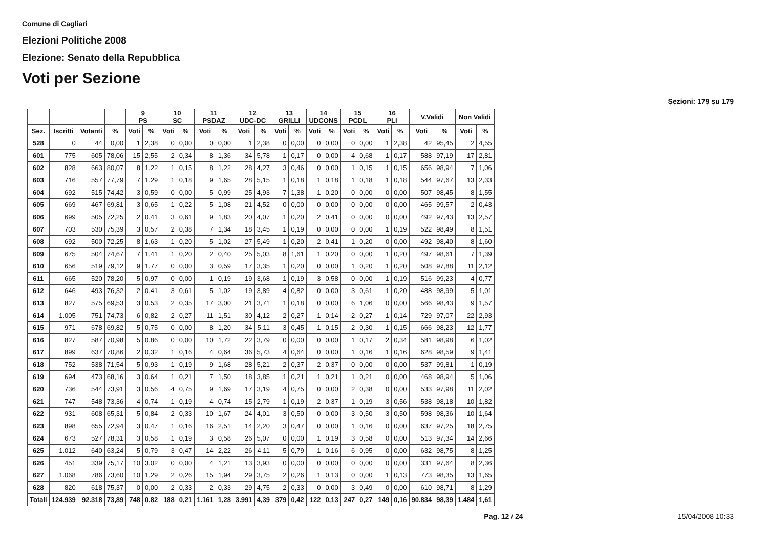Comune di Cagliari
Elezioni Politiche 2008
Elezione: Senato della Repubblica
Voti per Sezione
Sezioni: 179 su 179
| | | | | 9 PS | | 10 SC | | 11 PSDAZ | | 12 UDC-DC | | 13 GRILLI | | 14 UDCONS | | 15 PCDL | | 16 PLI | | V.Validi | | Non Validi | |
| --- | --- | --- | --- | --- | --- | --- | --- | --- | --- | --- | --- | --- | --- | --- | --- | --- | --- | --- | --- | --- | --- | --- | --- |
| Sez. | Iscritti | Votanti | % | Voti | % | Voti | % | Voti | % | Voti | % | Voti | % | Voti | % | Voti | % | Voti | % | Voti | % | Voti | % |
| 528 | 0 | 44 | 0,00 | 1 | 2,38 | 0 | 0,00 | 0 | 0,00 | 1 | 2,38 | 0 | 0,00 | 0 | 0,00 | 0 | 0,00 | 1 | 2,38 | 42 | 95,45 | 2 | 4,55 |
| 601 | 775 | 605 | 78,06 | 15 | 2,55 | 2 | 0,34 | 8 | 1,36 | 34 | 5,78 | 1 | 0,17 | 0 | 0,00 | 4 | 0,68 | 1 | 0,17 | 588 | 97,19 | 17 | 2,81 |
| 602 | 828 | 663 | 80,07 | 8 | 1,22 | 1 | 0,15 | 8 | 1,22 | 28 | 4,27 | 3 | 0,46 | 0 | 0,00 | 1 | 0,15 | 1 | 0,15 | 656 | 98,94 | 7 | 1,06 |
| 603 | 716 | 557 | 77,79 | 7 | 1,29 | 1 | 0,18 | 9 | 1,65 | 28 | 5,15 | 1 | 0,18 | 1 | 0,18 | 1 | 0,18 | 1 | 0,18 | 544 | 97,67 | 13 | 2,33 |
| 604 | 692 | 515 | 74,42 | 3 | 0,59 | 0 | 0,00 | 5 | 0,99 | 25 | 4,93 | 7 | 1,38 | 1 | 0,20 | 0 | 0,00 | 0 | 0,00 | 507 | 98,45 | 8 | 1,55 |
| 605 | 669 | 467 | 69,81 | 3 | 0,65 | 1 | 0,22 | 5 | 1,08 | 21 | 4,52 | 0 | 0,00 | 0 | 0,00 | 0 | 0,00 | 0 | 0,00 | 465 | 99,57 | 2 | 0,43 |
| 606 | 699 | 505 | 72,25 | 2 | 0,41 | 3 | 0,61 | 9 | 1,83 | 20 | 4,07 | 1 | 0,20 | 2 | 0,41 | 0 | 0,00 | 0 | 0,00 | 492 | 97,43 | 13 | 2,57 |
| 607 | 703 | 530 | 75,39 | 3 | 0,57 | 2 | 0,38 | 7 | 1,34 | 18 | 3,45 | 1 | 0,19 | 0 | 0,00 | 0 | 0,00 | 1 | 0,19 | 522 | 98,49 | 8 | 1,51 |
| 608 | 692 | 500 | 72,25 | 8 | 1,63 | 1 | 0,20 | 5 | 1,02 | 27 | 5,49 | 1 | 0,20 | 2 | 0,41 | 1 | 0,20 | 0 | 0,00 | 492 | 98,40 | 8 | 1,60 |
| 609 | 675 | 504 | 74,67 | 7 | 1,41 | 1 | 0,20 | 2 | 0,40 | 25 | 5,03 | 8 | 1,61 | 1 | 0,20 | 0 | 0,00 | 1 | 0,20 | 497 | 98,61 | 7 | 1,39 |
| 610 | 656 | 519 | 79,12 | 9 | 1,77 | 0 | 0,00 | 3 | 0,59 | 17 | 3,35 | 1 | 0,20 | 0 | 0,00 | 1 | 0,20 | 1 | 0,20 | 508 | 97,88 | 11 | 2,12 |
| 611 | 665 | 520 | 78,20 | 5 | 0,97 | 0 | 0,00 | 1 | 0,19 | 19 | 3,68 | 1 | 0,19 | 3 | 0,58 | 0 | 0,00 | 1 | 0,19 | 516 | 99,23 | 4 | 0,77 |
| 612 | 646 | 493 | 76,32 | 2 | 0,41 | 3 | 0,61 | 5 | 1,02 | 19 | 3,89 | 4 | 0,82 | 0 | 0,00 | 3 | 0,61 | 1 | 0,20 | 488 | 98,99 | 5 | 1,01 |
| 613 | 827 | 575 | 69,53 | 3 | 0,53 | 2 | 0,35 | 17 | 3,00 | 21 | 3,71 | 1 | 0,18 | 0 | 0,00 | 6 | 1,06 | 0 | 0,00 | 566 | 98,43 | 9 | 1,57 |
| 614 | 1.005 | 751 | 74,73 | 6 | 0,82 | 2 | 0,27 | 11 | 1,51 | 30 | 4,12 | 2 | 0,27 | 1 | 0,14 | 2 | 0,27 | 1 | 0,14 | 729 | 97,07 | 22 | 2,93 |
| 615 | 971 | 678 | 69,82 | 5 | 0,75 | 0 | 0,00 | 8 | 1,20 | 34 | 5,11 | 3 | 0,45 | 1 | 0,15 | 2 | 0,30 | 1 | 0,15 | 666 | 98,23 | 12 | 1,77 |
| 616 | 827 | 587 | 70,98 | 5 | 0,86 | 0 | 0,00 | 10 | 1,72 | 22 | 3,79 | 0 | 0,00 | 0 | 0,00 | 1 | 0,17 | 2 | 0,34 | 581 | 98,98 | 6 | 1,02 |
| 617 | 899 | 637 | 70,86 | 2 | 0,32 | 1 | 0,16 | 4 | 0,64 | 36 | 5,73 | 4 | 0,64 | 0 | 0,00 | 1 | 0,16 | 1 | 0,16 | 628 | 98,59 | 9 | 1,41 |
| 618 | 752 | 538 | 71,54 | 5 | 0,93 | 1 | 0,19 | 9 | 1,68 | 28 | 5,21 | 2 | 0,37 | 2 | 0,37 | 0 | 0,00 | 0 | 0,00 | 537 | 99,81 | 1 | 0,19 |
| 619 | 694 | 473 | 68,16 | 3 | 0,64 | 1 | 0,21 | 7 | 1,50 | 18 | 3,85 | 1 | 0,21 | 1 | 0,21 | 1 | 0,21 | 0 | 0,00 | 468 | 98,94 | 5 | 1,06 |
| 620 | 736 | 544 | 73,91 | 3 | 0,56 | 4 | 0,75 | 9 | 1,69 | 17 | 3,19 | 4 | 0,75 | 0 | 0,00 | 2 | 0,38 | 0 | 0,00 | 533 | 97,98 | 11 | 2,02 |
| 621 | 747 | 548 | 73,36 | 4 | 0,74 | 1 | 0,19 | 4 | 0,74 | 15 | 2,79 | 1 | 0,19 | 2 | 0,37 | 1 | 0,19 | 3 | 0,56 | 538 | 98,18 | 10 | 1,82 |
| 622 | 931 | 608 | 65,31 | 5 | 0,84 | 2 | 0,33 | 10 | 1,67 | 24 | 4,01 | 3 | 0,50 | 0 | 0,00 | 3 | 0,50 | 3 | 0,50 | 598 | 98,36 | 10 | 1,64 |
| 623 | 898 | 655 | 72,94 | 3 | 0,47 | 1 | 0,16 | 16 | 2,51 | 14 | 2,20 | 3 | 0,47 | 0 | 0,00 | 1 | 0,16 | 0 | 0,00 | 637 | 97,25 | 18 | 2,75 |
| 624 | 673 | 527 | 78,31 | 3 | 0,58 | 1 | 0,19 | 3 | 0,58 | 26 | 5,07 | 0 | 0,00 | 1 | 0,19 | 3 | 0,58 | 0 | 0,00 | 513 | 97,34 | 14 | 2,66 |
| 625 | 1.012 | 640 | 63,24 | 5 | 0,79 | 3 | 0,47 | 14 | 2,22 | 26 | 4,11 | 5 | 0,79 | 1 | 0,16 | 6 | 0,95 | 0 | 0,00 | 632 | 98,75 | 8 | 1,25 |
| 626 | 451 | 339 | 75,17 | 10 | 3,02 | 0 | 0,00 | 4 | 1,21 | 13 | 3,93 | 0 | 0,00 | 0 | 0,00 | 0 | 0,00 | 0 | 0,00 | 331 | 97,64 | 8 | 2,36 |
| 627 | 1.068 | 786 | 73,60 | 10 | 1,29 | 2 | 0,26 | 15 | 1,94 | 29 | 3,75 | 2 | 0,26 | 1 | 0,13 | 0 | 0,00 | 1 | 0,13 | 773 | 98,35 | 13 | 1,65 |
| 628 | 820 | 618 | 75,37 | 0 | 0,00 | 2 | 0,33 | 2 | 0,33 | 29 | 4,75 | 2 | 0,33 | 0 | 0,00 | 3 | 0,49 | 0 | 0,00 | 610 | 98,71 | 8 | 1,29 |
| Totali | 124.939 | 92.318 | 73,89 | 748 | 0,82 | 188 | 0,21 | 1.161 | 1,28 | 3.991 | 4,39 | 379 | 0,42 | 122 | 0,13 | 247 | 0,27 | 149 | 0,16 | 90.834 | 98,39 | 1.484 | 1,61 |
Pag. 12 / 24 15/04/2008 10:33